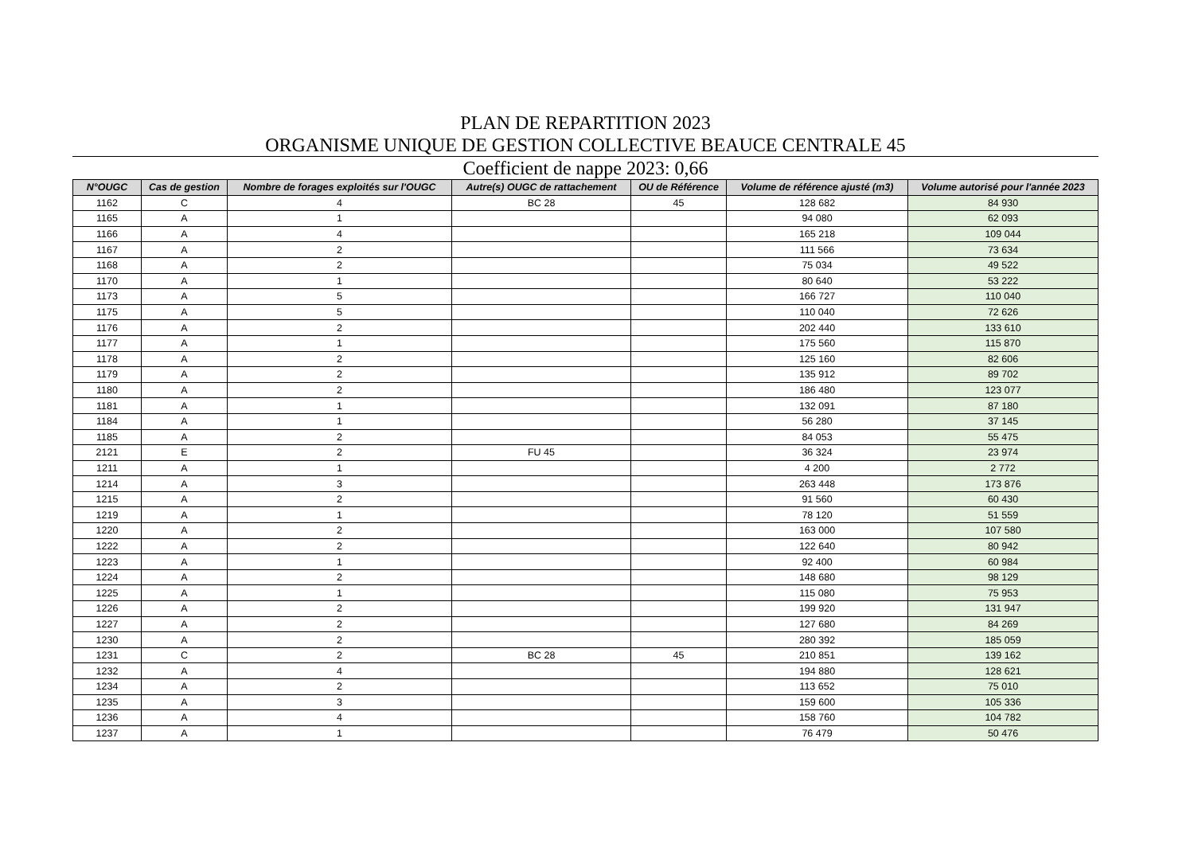PLAN DE REPARTITION 2023
ORGANISME UNIQUE DE GESTION COLLECTIVE BEAUCE CENTRALE 45
Coefficient de nappe 2023: 0,66
| N°OUGC | Cas de gestion | Nombre de forages exploités sur l'OUGC | Autre(s) OUGC de rattachement | OU de Référence | Volume de référence ajusté (m3) | Volume autorisé pour l'année 2023 |
| --- | --- | --- | --- | --- | --- | --- |
| 1162 | C | 4 | BC 28 | 45 | 128 682 | 84 930 |
| 1165 | A | 1 | | | 94 080 | 62 093 |
| 1166 | A | 4 | | | 165 218 | 109 044 |
| 1167 | A | 2 | | | 111 566 | 73 634 |
| 1168 | A | 2 | | | 75 034 | 49 522 |
| 1170 | A | 1 | | | 80 640 | 53 222 |
| 1173 | A | 5 | | | 166 727 | 110 040 |
| 1175 | A | 5 | | | 110 040 | 72 626 |
| 1176 | A | 2 | | | 202 440 | 133 610 |
| 1177 | A | 1 | | | 175 560 | 115 870 |
| 1178 | A | 2 | | | 125 160 | 82 606 |
| 1179 | A | 2 | | | 135 912 | 89 702 |
| 1180 | A | 2 | | | 186 480 | 123 077 |
| 1181 | A | 1 | | | 132 091 | 87 180 |
| 1184 | A | 1 | | | 56 280 | 37 145 |
| 1185 | A | 2 | | | 84 053 | 55 475 |
| 2121 | E | 2 | FU 45 | | 36 324 | 23 974 |
| 1211 | A | 1 | | | 4 200 | 2 772 |
| 1214 | A | 3 | | | 263 448 | 173 876 |
| 1215 | A | 2 | | | 91 560 | 60 430 |
| 1219 | A | 1 | | | 78 120 | 51 559 |
| 1220 | A | 2 | | | 163 000 | 107 580 |
| 1222 | A | 2 | | | 122 640 | 80 942 |
| 1223 | A | 1 | | | 92 400 | 60 984 |
| 1224 | A | 2 | | | 148 680 | 98 129 |
| 1225 | A | 1 | | | 115 080 | 75 953 |
| 1226 | A | 2 | | | 199 920 | 131 947 |
| 1227 | A | 2 | | | 127 680 | 84 269 |
| 1230 | A | 2 | | | 280 392 | 185 059 |
| 1231 | C | 2 | BC 28 | 45 | 210 851 | 139 162 |
| 1232 | A | 4 | | | 194 880 | 128 621 |
| 1234 | A | 2 | | | 113 652 | 75 010 |
| 1235 | A | 3 | | | 159 600 | 105 336 |
| 1236 | A | 4 | | | 158 760 | 104 782 |
| 1237 | A | 1 | | | 76 479 | 50 476 |